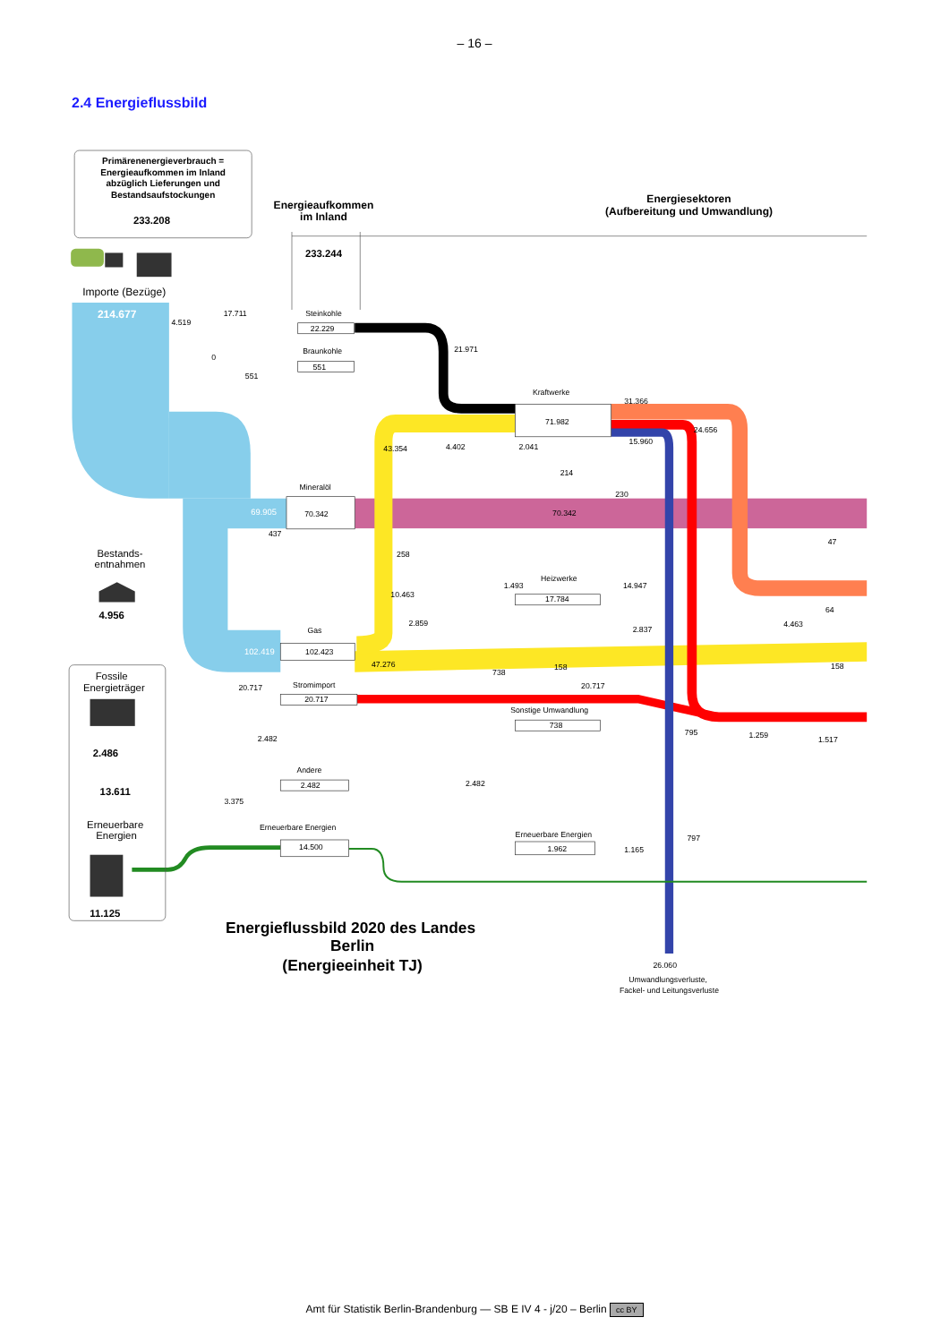– 16 –
2.4 Energieflussbild
Primärenenergieverbrauch =
Energieaufkommen im Inland
abzüglich Lieferungen und
Bestandsaufstockungen
233.208
Energieaufkommen
im Inland
Energiesektoren
(Aufbereitung und Umwandlung)
233.244
Importe (Bezüge)
214.677
69.905
102.419
Steinkohle
22.229
Braunkohle
551
Kraftwerke
71.982
Mineralöl
70.342
70.342
Heizwerke
17.784
Gas
102.423
Stromimport
20.717
Sonstige Umwandlung
738
Andere
2.482
Erneuerbare Energien
14.500
Erneuerbare Energien
1.962
4.519
17.711
0
551
21.971
31.366
24.656
15.960
43.354
4.402
2.041
214
230
437
258
47
1.493
14.947
10.463
64
2.859
2.837
4.463
47.276
158
158
738
20.717
20.717
2.482
795
1.259
1.517
2.482
3.375
797
1.165
26.060
Umwandlungsverluste,
Fackel- und Leitungsverluste
Bestands-
entnahmen
4.956
Fossile
Energieträger
2.486
13.611
Erneuerbare
Energien
11.125
Energieflussbild 2020 des Landes
Berlin
(Energieeinheit TJ)
Amt für Statistik Berlin-Brandenburg — SB E IV 4 - j/20 – Berlin cc BY